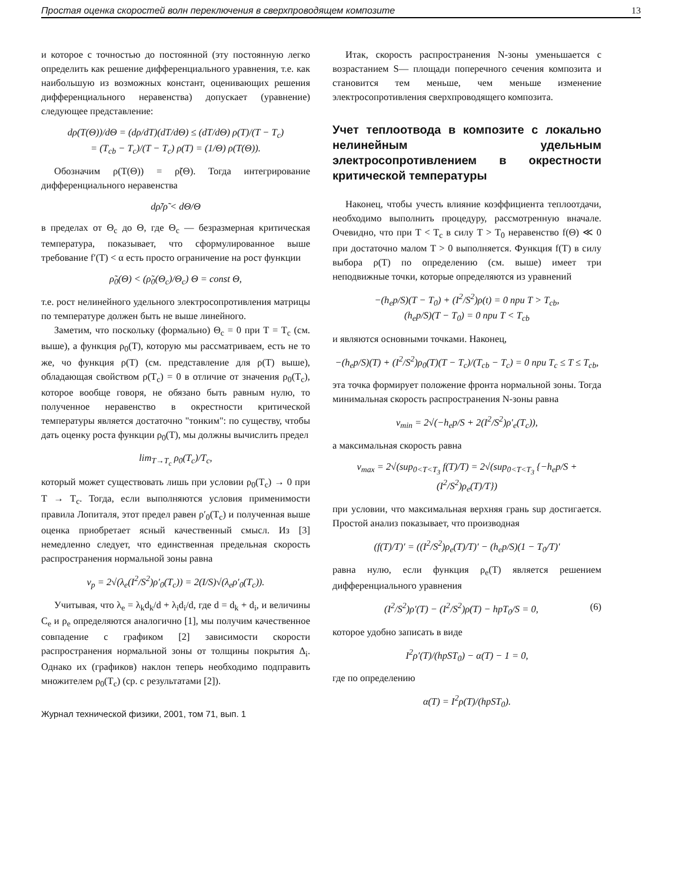Простая оценка скоростей волн переключения в сверхпроводящем композите 13
и которое с точностью до постоянной (эту постоянную легко определить как решение дифференциального уравнения, т.е. как наибольшую из возможных констант, оценивающих решения дифференциального неравенства) допускает (уравнение) следующее представление:
dρ(T(Θ))/dΘ = (dρ/dT)(dT/dΘ) ≤ (dT/dΘ) ρ(T)/(T − T<sub>c</sub>)
= (T<sub>cb</sub> − T<sub>c</sub>)/(T − T<sub>c</sub>) ρ(T) = (1/Θ) ρ(T(Θ)).
Обозначим ρ(T(Θ)) = ρ̃(Θ). Тогда интегрирование дифференциального неравенства
dρ̃/ρ̃ < dΘ/Θ
в пределах от Θ<sub>c</sub> до Θ, где Θ<sub>c</sub> — безразмерная критическая температура, показывает, что сформулированное выше требование f′(T) < α есть просто ограничение на рост функции
ρ̃<sub>0</sub>(Θ) < (ρ̃<sub>0</sub>(Θ<sub>c</sub>)/Θ<sub>c</sub>) Θ = const Θ,
т.е. рост нелинейного удельного электросопротивления матрицы по температуре должен быть не выше линейного.
Заметим, что поскольку (формально) Θ<sub>c</sub> = 0 при T = T<sub>c</sub> (см. выше), а функция ρ<sub>0</sub>(T), которую мы рассматриваем, есть не то же, чо функция ρ(T) (см. представление для ρ(T) выше), обладающая свойством ρ(T<sub>c</sub>) = 0 в отличие от значения ρ<sub>0</sub>(T<sub>c</sub>), которое вообще говоря, не обязано быть равным нулю, то полученное неравенство в окрестности критической температуры является достаточно "тонким": по существу, чтобы дать оценку роста функции ρ<sub>0</sub>(T), мы должны вычислить предел
lim<sub>T→T<sub>c</sub></sub> ρ<sub>0</sub>(T<sub>c</sub>)/T<sub>c</sub>,
который может существовать лишь при условии ρ<sub>0</sub>(T<sub>c</sub>) → 0 при T → T<sub>c</sub>. Тогда, если выполняются условия применимости правила Лопиталя, этот предел равен ρ′<sub>0</sub>(T<sub>c</sub>) и полученная выше оценка приобретает ясный качественный смысл. Из [3] немедленно следует, что единственная предельная скорость распространения нормальной зоны равна
v<sub>p</sub> = 2√(λ<sub>e</sub>(I<sup>2</sup>/S<sup>2</sup>)ρ′<sub>0</sub>(T<sub>c</sub>)) = 2(I/S)√(λ<sub>e</sub>ρ′<sub>0</sub>(T<sub>c</sub>)).
Учитывая, что λ<sub>e</sub> = λ<sub>k</sub>d<sub>k</sub>/d + λ<sub>i</sub>d<sub>i</sub>/d, где d = d<sub>k</sub> + d<sub>i</sub>, и величины C<sub>e</sub> и ρ<sub>e</sub> определяются аналогично [1], мы получим качественное совпадение с графиком [2] зависимости скорости распространения нормальной зоны от толщины покрытия Δ<sub>i</sub>. Однако их (графиков) наклон теперь необходимо подправить множителем ρ<sub>0</sub>(T<sub>c</sub>) (ср. с результатами [2]).
Журнал технической физики, 2001, том 71, вып. 1
Итак, скорость распространения N-зоны уменьшается с возрастанием S— площади поперечного сечения композита и становится тем меньше, чем меньше изменение электросопротивления сверхпроводящего композита.
Учет теплоотвода в композите с локально нелинейным удельным электросопротивлением в окрестности критической температуры
Наконец, чтобы учесть влияние коэффициента теплоотдачи, необходимо выполнить процедуру, рассмотренную вначале. Очевидно, что при T < T<sub>c</sub> в силу T > T<sub>0</sub> неравенство f(Θ) ≪ 0 при достаточно малом T > 0 выполняется. Функция f(T) в силу выбора ρ(T) по определению (см. выше) имеет три неподвижные точки, которые определяются из уравнений
−(h<sub>e</sub>p/S)(T − T<sub>0</sub>) + (I<sup>2</sup>/S<sup>2</sup>)ρ(t) = 0 при T > T<sub>cb</sub>,
(h<sub>e</sub>p/S)(T − T<sub>0</sub>) = 0 при T < T<sub>cb</sub>
и являются основными точками. Наконец,
−(h<sub>e</sub>p/S)(T) + (I<sup>2</sup>/S<sup>2</sup>)ρ<sub>0</sub>(T)(T − T<sub>c</sub>)/(T<sub>cb</sub> − T<sub>c</sub>) = 0 при T<sub>c</sub> ≤ T ≤ T<sub>cb</sub>,
эта точка формирует положение фронта нормальной зоны. Тогда минимальная скорость распространения N-зоны равна
v<sub>min</sub> = 2√(−h<sub>e</sub>p/S + 2(I<sup>2</sup>/S<sup>2</sup>)ρ′<sub>e</sub>(T<sub>c</sub>)),
а максимальная скорость равна
v<sub>max</sub> = 2√(sup<sub>0<T<T<sub>3</sub></sub> f(T)/T) = 2√(sup<sub>0<T<T<sub>3</sub></sub> {−h<sub>e</sub>p/S + (I<sup>2</sup>/S<sup>2</sup>)ρ<sub>e</sub>(T)/T})
при условии, что максимальная верхняя грань sup достигается. Простой анализ показывает, что производная
(f(T)/T)′ = ((I<sup>2</sup>/S<sup>2</sup>)ρ<sub>e</sub>(T)/T)′ − (h<sub>e</sub>p/S)(1 − T<sub>0</sub>/T)′
равна нулю, если функция ρ<sub>e</sub>(T) является решением дифференциального уравнения
(I<sup>2</sup>/S<sup>2</sup>)ρ′(T) − (I<sup>2</sup>/S<sup>2</sup>)ρ(T) − hpT<sub>0</sub>/S = 0, (6)
которое удобно записать в виде
I<sup>2</sup>ρ′(T)/(hpST<sub>0</sub>) − α(T) − 1 = 0,
где по определению
α(T) = I<sup>2</sup>ρ(T)/(hpST<sub>0</sub>).